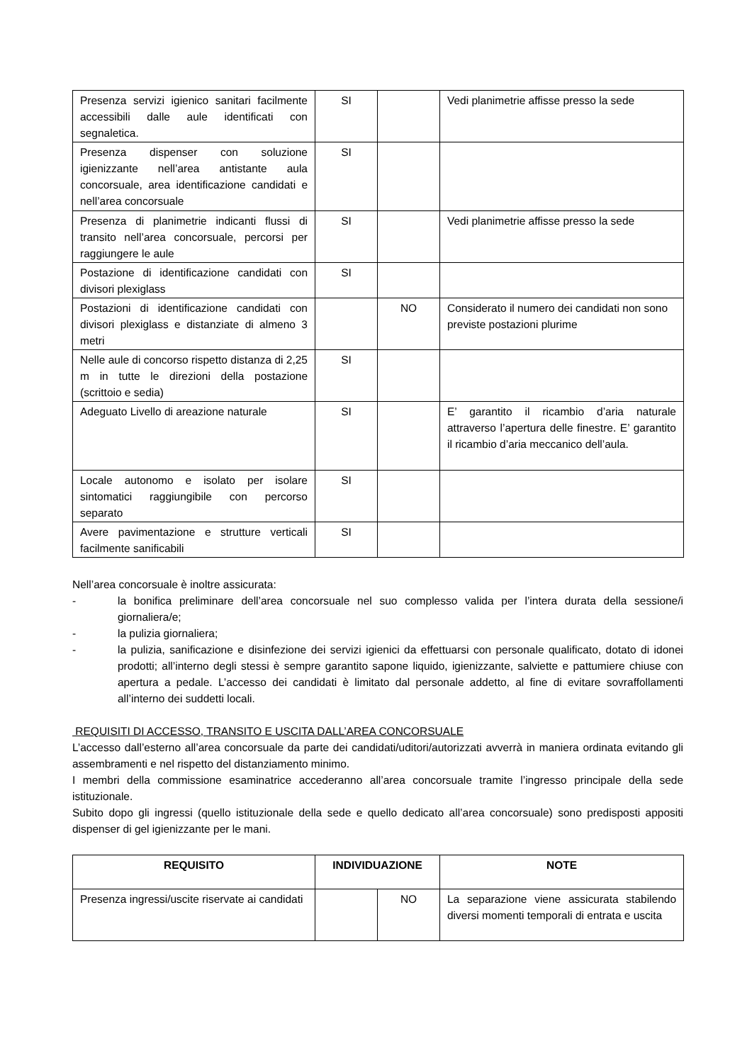| Presenza servizi igienico sanitari facilmente accessibili dalle aule identificati con segnaletica. | SI | | Vedi planimetrie affisse presso la sede |
| Presenza dispenser con soluzione igienizzante nell’area antistante aula concorsuale, area identificazione candidati e nell’area concorsuale | SI | | |
| Presenza di planimetrie indicanti flussi di transito nell’area concorsuale, percorsi per raggiungere le aule | SI | | Vedi planimetrie affisse presso la sede |
| Postazione di identificazione candidati con divisori plexiglass | SI | | |
| Postazioni di identificazione candidati con divisori plexiglass e distanziate di almeno 3 metri | | NO | Considerato il numero dei candidati non sono previste postazioni plurime |
| Nelle aule di concorso rispetto distanza di 2,25 m in tutte le direzioni della postazione (scrittoio e sedia) | SI | | |
| Adeguato Livello di areazione naturale | SI | | E’ garantito il ricambio d’aria naturale attraverso l’apertura delle finestre. E’ garantito il ricambio d’aria meccanico dell’aula. |
| Locale autonomo e isolato per isolare sintomatici raggiungibile con percorso separato | SI | | |
| Avere pavimentazione e strutture verticali facilmente sanificabili | SI | | |
Nell’area concorsuale è inoltre assicurata:
- la bonifica preliminare dell’area concorsuale nel suo complesso valida per l’intera durata della sessione/i giornaliera/e;
- la pulizia giornaliera;
- la pulizia, sanificazione e disinfezione dei servizi igienici da effettuarsi con personale qualificato, dotato di idonei prodotti; all’interno degli stessi è sempre garantito sapone liquido, igienizzante, salviette e pattumiere chiuse con apertura a pedale. L’accesso dei candidati è limitato dal personale addetto, al fine di evitare sovraffollamenti all’interno dei suddetti locali.
REQUISITI DI ACCESSO, TRANSITO E USCITA DALL’AREA CONCORSUALE
L’accesso dall’esterno all’area concorsuale da parte dei candidati/uditori/autorizzati avverrà in maniera ordinata evitando gli assembramenti e nel rispetto del distanziamento minimo.
I membri della commissione esaminatrice accederanno all’area concorsuale tramite l’ingresso principale della sede istituzionale.
Subito dopo gli ingressi (quello istituzionale della sede e quello dedicato all’area concorsuale) sono predisposti appositi dispenser di gel igienizzante per le mani.
| REQUISITO | INDIVIDUAZIONE | | NOTE |
| --- | --- | --- | --- |
| Presenza ingressi/uscite riservate ai candidati | | NO | La separazione viene assicurata stabilendo diversi momenti temporali di entrata e uscita |